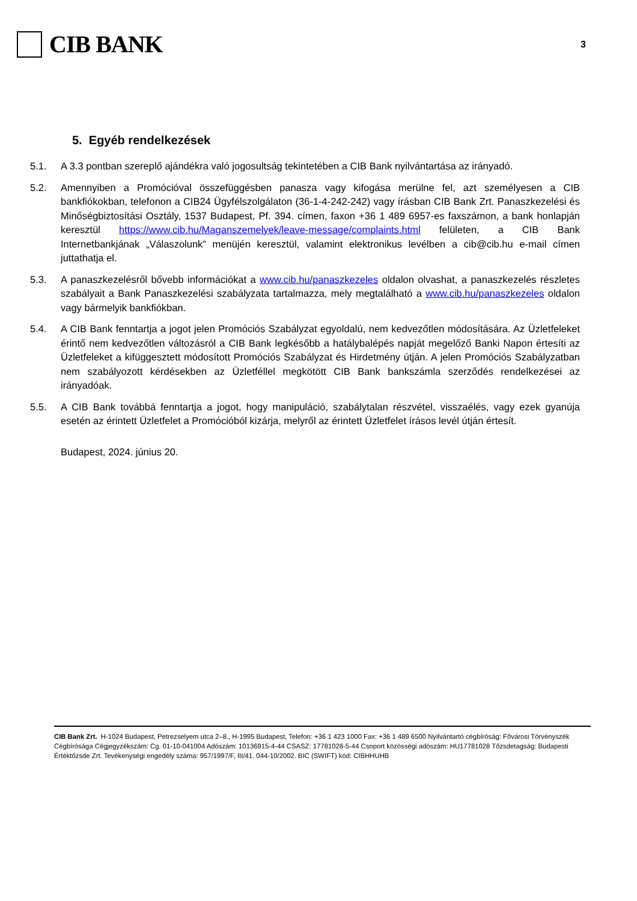CIB BANK
3
5. Egyéb rendelkezések
5.1. A 3.3 pontban szereplő ajándékra való jogosultság tekintetében a CIB Bank nyilvántartása az irányadó.
5.2. Amennyiben a Promócióval összefüggésben panasza vagy kifogása merülne fel, azt személyesen a CIB bankfiókokban, telefonon a CIB24 Ügyfélszolgálaton (36-1-4-242-242) vagy írásban CIB Bank Zrt. Panaszkezelési és Minőségbiztosítási Osztály, 1537 Budapest, Pf. 394. címen, faxon +36 1 489 6957-es faxszámon, a bank honlapján keresztül https://www.cib.hu/Maganszemelyek/leave-message/complaints.html felületen, a CIB Bank Internetbankjának „Válaszolunk” menüjén keresztül, valamint elektronikus levélben a cib@cib.hu e-mail címen juttathatja el.
5.3. A panaszkezelésről bővebb információkat a www.cib.hu/panaszkezeles oldalon olvashat, a panaszkezelés részletes szabályait a Bank Panaszkezelési szabályzata tartalmazza, mely megtalálható a www.cib.hu/panaszkezeles oldalon vagy bármelyik bankfiókban.
5.4. A CIB Bank fenntartja a jogot jelen Promóciós Szabályzat egyoldalú, nem kedvezőtlen módosítására. Az Üzletfeleket érintő nem kedvezőtlen változásról a CIB Bank legkésőbb a hatálybalépés napját megelőző Banki Napon értesíti az Üzletfeleket a kifüggesztett módosított Promóciós Szabályzat és Hirdetmény útján. A jelen Promóciós Szabályzatban nem szabályozott kérdésekben az Üzletféllel megkötött CIB Bank bankszámla szerződés rendelkezései az irányadóak.
5.5. A CIB Bank továbbá fenntartja a jogot, hogy manipuláció, szabálytalan részvétel, visszaélés, vagy ezek gyanúja esetén az érintett Üzletfelet a Promócióból kizárja, melyről az érintett Üzletfelet írásos levél útján értesít.
Budapest, 2024. június 20.
CIB Bank Zrt. H-1024 Budapest, Petrezselyem utca 2–8., H-1995 Budapest, Telefon: +36 1 423 1000 Fax: +36 1 489 6500 Nyilvántartó cégbíróság: Fővárosi Törvényszék Cégbírósága Cégjegyzékszám: Cg. 01-10-041004 Adószám: 10136915-4-44 CSASZ: 17781028-5-44 Csoport közösségi adószám: HU17781028 Tőzsdetagság: Budapesti Értéktőzsde Zrt. Tevékenységi engedély száma: 957/1997/F, III/41. 044-10/2002. BIC (SWIFT) kód: CIBHHUHB